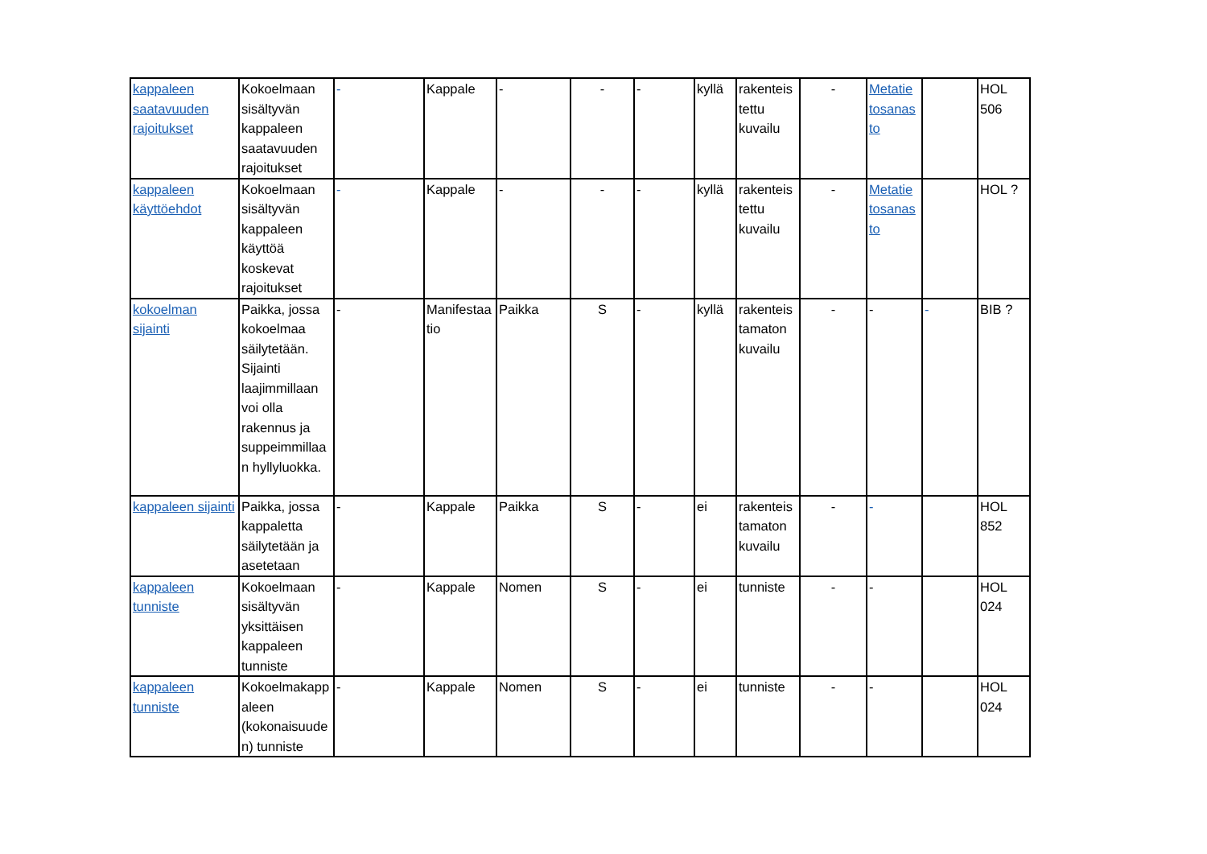| kappaleen saatavuuden rajoitukset | Kokoelmaan sisältyvän kappaleen saatavuuden rajoitukset | - | Kappale | - | - | - | kyllä | rakenteis tettu kuvailu | - | Metatie tosanas to | | HOL 506 |
| kappaleen käyttöehdot | Kokoelmaan sisältyvän kappaleen käyttöä koskevat rajoitukset | - | Kappale | - | - | - | kyllä | rakenteis tettu kuvailu | - | Metatie tosanas to | | HOL ? |
| kokoelman sijainti | Paikka, jossa kokoelmaa säilytetään. Sijainti laajimmillaan voi olla rakennus ja suppeimmillaa n hyllyluokka. | - | Manifestaa tio | Paikka | S | - | kyllä | rakenteis tamaton kuvailu | - | - | - | BIB ? |
| kappaleen sijainti | Paikka, jossa kappaletta säilytetään ja asetetaan | - | Kappale | Paikka | S | - | ei | rakenteis tamaton kuvailu | - | - | | HOL 852 |
| kappaleen tunniste | Kokoelmaan sisältyvän yksittäisen kappaleen tunniste | - | Kappale | Nomen | S | - | ei | tunniste | - | - | | HOL 024 |
| kappaleen tunniste | Kokoelmakapp aleen (kokonaisuude n) tunniste | - | Kappale | Nomen | S | - | ei | tunniste | - | - | | HOL 024 |